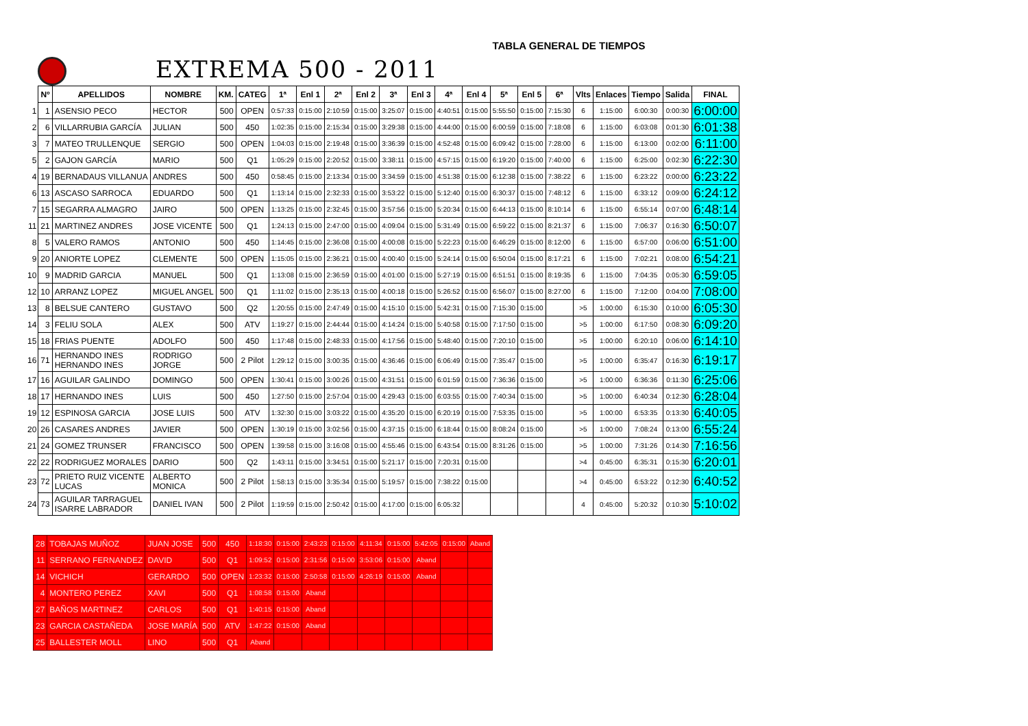TABLA GENERAL DE TIEMPOS
EXTREMA 500 - 2011
| | Nº | APELLIDOS | NOMBRE | KM. | CATEG | 1ª | Enl 1 | 2ª | Enl 2 | 3ª | Enl 3 | 4ª | Enl 4 | 5ª | Enl 5 | 6ª | Vlts | Enlaces | Tiempo | Salida | FINAL |
| 1 | 1 | ASENSIO PECO | HECTOR | 500 | OPEN | 0:57:33 | 0:15:00 | 2:10:59 | 0:15:00 | 3:25:07 | 0:15:00 | 4:40:51 | 0:15:00 | 5:55:50 | 0:15:00 | 7:15:30 | 6 | 1:15:00 | 6:00:30 | 0:00:30 | 6:00:00 |
| 2 | 6 | VILLARRUBIA GARCÍA | JULIAN | 500 | 450 | 1:02:35 | 0:15:00 | 2:15:34 | 0:15:00 | 3:29:38 | 0:15:00 | 4:44:00 | 0:15:00 | 6:00:59 | 0:15:00 | 7:18:08 | 6 | 1:15:00 | 6:03:08 | 0:01:30 | 6:01:38 |
| 3 | 7 | MATEO TRULLENQUE | SERGIO | 500 | OPEN | 1:04:03 | 0:15:00 | 2:19:48 | 0:15:00 | 3:36:39 | 0:15:00 | 4:52:48 | 0:15:00 | 6:09:42 | 0:15:00 | 7:28:00 | 6 | 1:15:00 | 6:13:00 | 0:02:00 | 6:11:00 |
| 5 | 2 | GAJON GARCÍA | MARIO | 500 | Q1 | 1:05:29 | 0:15:00 | 2:20:52 | 0:15:00 | 3:38:11 | 0:15:00 | 4:57:15 | 0:15:00 | 6:19:20 | 0:15:00 | 7:40:00 | 6 | 1:15:00 | 6:25:00 | 0:02:30 | 6:22:30 |
| 4 | 19 | BERNADAUS VILLANUA | ANDRES | 500 | 450 | 0:58:45 | 0:15:00 | 2:13:34 | 0:15:00 | 3:34:59 | 0:15:00 | 4:51:38 | 0:15:00 | 6:12:38 | 0:15:00 | 7:38:22 | 6 | 1:15:00 | 6:23:22 | 0:00:00 | 6:23:22 |
| 6 | 13 | ASCASO SARROCA | EDUARDO | 500 | Q1 | 1:13:14 | 0:15:00 | 2:32:33 | 0:15:00 | 3:53:22 | 0:15:00 | 5:12:40 | 0:15:00 | 6:30:37 | 0:15:00 | 7:48:12 | 6 | 1:15:00 | 6:33:12 | 0:09:00 | 6:24:12 |
| 7 | 15 | SEGARRA ALMAGRO | JAIRO | 500 | OPEN | 1:13:25 | 0:15:00 | 2:32:45 | 0:15:00 | 3:57:56 | 0:15:00 | 5:20:34 | 0:15:00 | 6:44:13 | 0:15:00 | 8:10:14 | 6 | 1:15:00 | 6:55:14 | 0:07:00 | 6:48:14 |
| 11 | 21 | MARTINEZ ANDRES | JOSE VICENTE | 500 | Q1 | 1:24:13 | 0:15:00 | 2:47:00 | 0:15:00 | 4:09:04 | 0:15:00 | 5:31:49 | 0:15:00 | 6:59:22 | 0:15:00 | 8:21:37 | 6 | 1:15:00 | 7:06:37 | 0:16:30 | 6:50:07 |
| 8 | 5 | VALERO RAMOS | ANTONIO | 500 | 450 | 1:14:45 | 0:15:00 | 2:36:08 | 0:15:00 | 4:00:08 | 0:15:00 | 5:22:23 | 0:15:00 | 6:46:29 | 0:15:00 | 8:12:00 | 6 | 1:15:00 | 6:57:00 | 0:06:00 | 6:51:00 |
| 9 | 20 | ANIORTE LOPEZ | CLEMENTE | 500 | OPEN | 1:15:05 | 0:15:00 | 2:36:21 | 0:15:00 | 4:00:40 | 0:15:00 | 5:24:14 | 0:15:00 | 6:50:04 | 0:15:00 | 8:17:21 | 6 | 1:15:00 | 7:02:21 | 0:08:00 | 6:54:21 |
| 10 | 9 | MADRID GARCIA | MANUEL | 500 | Q1 | 1:13:08 | 0:15:00 | 2:36:59 | 0:15:00 | 4:01:00 | 0:15:00 | 5:27:19 | 0:15:00 | 6:51:51 | 0:15:00 | 8:19:35 | 6 | 1:15:00 | 7:04:35 | 0:05:30 | 6:59:05 |
| 12 | 10 | ARRANZ LOPEZ | MIGUEL ANGEL | 500 | Q1 | 1:11:02 | 0:15:00 | 2:35:13 | 0:15:00 | 4:00:18 | 0:15:00 | 5:26:52 | 0:15:00 | 6:56:07 | 0:15:00 | 8:27:00 | 6 | 1:15:00 | 7:12:00 | 0:04:00 | 7:08:00 |
| 13 | 8 | BELSUE CANTERO | GUSTAVO | 500 | Q2 | 1:20:55 | 0:15:00 | 2:47:49 | 0:15:00 | 4:15:10 | 0:15:00 | 5:42:31 | 0:15:00 | 7:15:30 | 0:15:00 | | >5 | 1:00:00 | 6:15:30 | 0:10:00 | 6:05:30 |
| 14 | 3 | FELIU SOLA | ALEX | 500 | ATV | 1:19:27 | 0:15:00 | 2:44:44 | 0:15:00 | 4:14:24 | 0:15:00 | 5:40:58 | 0:15:00 | 7:17:50 | 0:15:00 | | >5 | 1:00:00 | 6:17:50 | 0:08:30 | 6:09:20 |
| 15 | 18 | FRIAS PUENTE | ADOLFO | 500 | 450 | 1:17:48 | 0:15:00 | 2:48:33 | 0:15:00 | 4:17:56 | 0:15:00 | 5:48:40 | 0:15:00 | 7:20:10 | 0:15:00 | | >5 | 1:00:00 | 6:20:10 | 0:06:00 | 6:14:10 |
| 16 | 71 | HERNANDO INES HERNANDO INES | RODRIGO JORGE | 500 | 2 Pilot | 1:29:12 | 0:15:00 | 3:00:35 | 0:15:00 | 4:36:46 | 0:15:00 | 6:06:49 | 0:15:00 | 7:35:47 | 0:15:00 | | >5 | 1:00:00 | 6:35:47 | 0:16:30 | 6:19:17 |
| 17 | 16 | AGUILAR GALINDO | DOMINGO | 500 | OPEN | 1:30:41 | 0:15:00 | 3:00:26 | 0:15:00 | 4:31:51 | 0:15:00 | 6:01:59 | 0:15:00 | 7:36:36 | 0:15:00 | | >5 | 1:00:00 | 6:36:36 | 0:11:30 | 6:25:06 |
| 18 | 17 | HERNANDO INES | LUIS | 500 | 450 | 1:27:50 | 0:15:00 | 2:57:04 | 0:15:00 | 4:29:43 | 0:15:00 | 6:03:55 | 0:15:00 | 7:40:34 | 0:15:00 | | >5 | 1:00:00 | 6:40:34 | 0:12:30 | 6:28:04 |
| 19 | 12 | ESPINOSA GARCIA | JOSE LUIS | 500 | ATV | 1:32:30 | 0:15:00 | 3:03:22 | 0:15:00 | 4:35:20 | 0:15:00 | 6:20:19 | 0:15:00 | 7:53:35 | 0:15:00 | | >5 | 1:00:00 | 6:53:35 | 0:13:30 | 6:40:05 |
| 20 | 26 | CASARES ANDRES | JAVIER | 500 | OPEN | 1:30:19 | 0:15:00 | 3:02:56 | 0:15:00 | 4:37:15 | 0:15:00 | 6:18:44 | 0:15:00 | 8:08:24 | 0:15:00 | | >5 | 1:00:00 | 7:08:24 | 0:13:00 | 6:55:24 |
| 21 | 24 | GOMEZ TRUNSER | FRANCISCO | 500 | OPEN | 1:39:58 | 0:15:00 | 3:16:08 | 0:15:00 | 4:55:46 | 0:15:00 | 6:43:54 | 0:15:00 | 8:31:26 | 0:15:00 | | >5 | 1:00:00 | 7:31:26 | 0:14:30 | 7:16:56 |
| 22 | 22 | RODRIGUEZ MORALES | DARIO | 500 | Q2 | 1:43:11 | 0:15:00 | 3:34:51 | 0:15:00 | 5:21:17 | 0:15:00 | 7:20:31 | 0:15:00 | | | | >4 | 0:45:00 | 6:35:31 | 0:15:30 | 6:20:01 |
| 23 | 72 | PRIETO RUIZ VICENTE LUCAS | ALBERTO MONICA | 500 | 2 Pilot | 1:58:13 | 0:15:00 | 3:35:34 | 0:15:00 | 5:19:57 | 0:15:00 | 7:38:22 | 0:15:00 | | | | >4 | 0:45:00 | 6:53:22 | 0:12:30 | 6:40:52 |
| 24 | 73 | AGUILAR TARRAGUEL ISARRE LABRADOR | DANIEL IVAN | 500 | 2 Pilot | 1:19:59 | 0:15:00 | 2:50:42 | 0:15:00 | 4:17:00 | 0:15:00 | 6:05:32 | | | | | 4 | 0:45:00 | 5:20:32 | 0:10:30 | 5:10:02 |
| 28 | TOBAJAS MUÑOZ | JUAN JOSE | 500 | 450 | 1:18:30 | 0:15:00 | 2:43:23 | 0:15:00 | 4:11:34 | 0:15:00 | 5:42:05 | 0:15:00 | Aband |
| 11 | SERRANO FERNANDEZ | DAVID | 500 | Q1 | 1:09:52 | 0:15:00 | 2:31:56 | 0:15:00 | 3:53:06 | 0:15:00 | Aband | | |
| 14 | VICHICH | GERARDO | 500 | OPEN | 1:23:32 | 0:15:00 | 2:50:58 | 0:15:00 | 4:26:19 | 0:15:00 | Aband | | |
| 4 | MONTERO PEREZ | XAVI | 500 | Q1 | 1:08:58 | 0:15:00 | Aband | | | | | | |
| 27 | BAÑOS MARTINEZ | CARLOS | 500 | Q1 | 1:40:15 | 0:15:00 | Aband | | | | | | |
| 23 | GARCIA CASTAÑEDA | JOSE MARÍA | 500 | ATV | 1:47:22 | 0:15:00 | Aband | | | | | | |
| 25 | BALLESTER MOLL | LINO | 500 | Q1 | Aband | | | | | | | | |